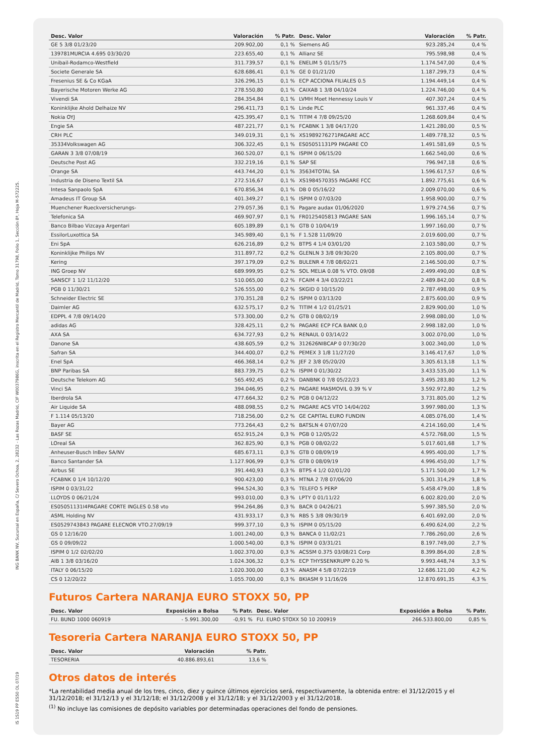ING BANK NV, Sucursal en España, C/ Severo Ochoa, 2, 28232 - Las Rozas Madrid, CIF W0037986G, inscrita en el Registro Mercantil de Madrid, Tomo 31798, Folio 1, Sección 8ª, Hoja M-572225.
IS 1S19 PP ES50 OL 07/19
| Desc. Valor | Valoración | % Patr. | Desc. Valor | Valoración | % Patr. |
| --- | --- | --- | --- | --- | --- |
| GE 5 3/8 01/23/20 | 209.902,00 | 0,1 % | Siemens AG | 923.285,24 | 0,4 % |
| 139781MURCIA 4.695 03/30/20 | 223.655,40 | 0,1 % | Allianz SE | 795.598,98 | 0,4 % |
| Unibail-Rodamco-Westfield | 311.739,57 | 0,1 % | ENELIM 5 01/15/75 | 1.174.547,00 | 0,4 % |
| Societe Generale SA | 628.686,41 | 0,1 % | GE 0 01/21/20 | 1.187.299,73 | 0,4 % |
| Fresenius SE & Co KGaA | 326.296,15 | 0,1 % | ECP ACCIONA FILIALES 0.5 | 1.194.449,14 | 0,4 % |
| Bayerische Motoren Werke AG | 278.550,80 | 0,1 % | CAIXAB 1 3/8 04/10/24 | 1.224.746,00 | 0,4 % |
| Vivendi SA | 284.354,84 | 0,1 % | LVMH Moet Hennessy Louis V | 407.307,24 | 0,4 % |
| Koninklijke Ahold Delhaize NV | 296.411,73 | 0,1 % | Linde PLC | 961.337,46 | 0,4 % |
| Nokia OYJ | 425.395,47 | 0,1 % | TITIM 4 7/8 09/25/20 | 1.268.609,84 | 0,4 % |
| Engie SA | 487.221,77 | 0,1 % | FCABNK 1 3/8 04/17/20 | 1.421.280,00 | 0,5 % |
| CRH PLC | 349.019,31 | 0,1 % | XS1989276271PAGARE ACC | 1.489.778,32 | 0,5 % |
| 35334Volkswagen AG | 306.322,45 | 0,1 % | ES05051131P9 PAGARE CO | 1.491.581,69 | 0,5 % |
| GARAN 3 3/8 07/08/19 | 360.520,07 | 0,1 % | ISPIM 0 06/15/20 | 1.662.540,00 | 0,6 % |
| Deutsche Post AG | 332.219,16 | 0,1 % | SAP SE | 796.947,18 | 0,6 % |
| Orange SA | 443.744,20 | 0,1 % | 35634TOTAL SA | 1.596.617,57 | 0,6 % |
| Industria de Diseno Textil SA | 272.516,67 | 0,1 % | XS1984570355 PAGARE FCC | 1.892.775,61 | 0,6 % |
| Intesa Sanpaolo SpA | 670.856,34 | 0,1 % | DB 0 05/16/22 | 2.009.070,00 | 0,6 % |
| Amadeus IT Group SA | 401.349,27 | 0,1 % | ISPIM 0 07/03/20 | 1.958.900,00 | 0,7 % |
| Muenchener Rueckversicherungs- | 279.057,36 | 0,1 % | Pagare audax 01/06/2020 | 1.979.274,56 | 0,7 % |
| Telefonica SA | 469.907,97 | 0,1 % | FR0125405813 PAGARE SAN | 1.996.165,14 | 0,7 % |
| Banco Bilbao Vizcaya Argentari | 605.189,89 | 0,1 % | GTB 0 10/04/19 | 1.997.160,00 | 0,7 % |
| EssilorLuxottica SA | 345.989,40 | 0,1 % | F 1.528 11/09/20 | 2.019.600,00 | 0,7 % |
| Eni SpA | 626.216,89 | 0,2 % | BTPS 4 1/4 03/01/20 | 2.103.580,00 | 0,7 % |
| Koninklijke Philips NV | 311.897,72 | 0,2 % | GLENLN 3 3/8 09/30/20 | 2.105.800,00 | 0,7 % |
| Kering | 397.179,09 | 0,2 % | BULENR 4 7/8 08/02/21 | 2.146.500,00 | 0,7 % |
| ING Groep NV | 689.999,95 | 0,2 % | SOL MELIA 0.08 % VTO. 09/08 | 2.499.490,00 | 0,8 % |
| SANSCF 1 1/2 11/12/20 | 510.065,00 | 0,2 % | FCAIM 4 3/4 03/22/21 | 2.489.842,00 | 0,8 % |
| PGB 0 11/30/21 | 526.555,00 | 0,2 % | SKGID 0 10/15/20 | 2.787.498,00 | 0,9 % |
| Schneider Electric SE | 370.351,28 | 0,2 % | ISPIM 0 03/13/20 | 2.875.600,00 | 0,9 % |
| Daimler AG | 632.575,17 | 0,2 % | TITIM 4 1/2 01/25/21 | 2.829.900,00 | 1,0 % |
| EDPPL 4 7/8 09/14/20 | 573.300,00 | 0,2 % | GTB 0 08/02/19 | 2.998.080,00 | 1,0 % |
| adidas AG | 328.425,11 | 0,2 % | PAGARE ECP FCA BANK 0,0 | 2.998.182,00 | 1,0 % |
| AXA SA | 634.727,93 | 0,2 % | RENAUL 0 03/14/22 | 3.002.070,00 | 1,0 % |
| Danone SA | 438.605,59 | 0,2 % | 312626NIBCAP 0 07/30/20 | 3.002.340,00 | 1,0 % |
| Safran SA | 344.400,07 | 0,2 % | PEMEX 3 1/8 11/27/20 | 3.146.417,67 | 1,0 % |
| Enel SpA | 466.368,14 | 0,2 % | JEF 2 3/8 05/20/20 | 3.305.613,18 | 1,1 % |
| BNP Paribas SA | 883.739,75 | 0,2 % | ISPIM 0 01/30/22 | 3.433.535,00 | 1,1 % |
| Deutsche Telekom AG | 565.492,45 | 0,2 % | DANBNK 0 7/8 05/22/23 | 3.495.283,80 | 1,2 % |
| Vinci SA | 394.046,95 | 0,2 % | PAGARE MASMOVIL 0.39 % V | 3.592.972,80 | 1,2 % |
| Iberdrola SA | 477.664,32 | 0,2 % | PGB 0 04/12/22 | 3.731.805,00 | 1,2 % |
| Air Liquide SA | 488.098,55 | 0,2 % | PAGARE ACS VTO 14/04/202 | 3.997.980,00 | 1,3 % |
| F 1.114 05/13/20 | 718.256,00 | 0,2 % | GE CAPITAL EURO FUNDIN | 4.085.076,00 | 1,4 % |
| Bayer AG | 773.264,43 | 0,2 % | BATSLN 4 07/07/20 | 4.214.160,00 | 1,4 % |
| BASF SE | 652.915,24 | 0,3 % | PGB 0 12/05/22 | 4.572.768,00 | 1,5 % |
| LOreal SA | 362.825,90 | 0,3 % | PGB 0 08/02/22 | 5.017.601,68 | 1,7 % |
| Anheuser-Busch InBev SA/NV | 685.673,11 | 0,3 % | GTB 0 08/09/19 | 4.995.400,00 | 1,7 % |
| Banco Santander SA | 1.127.906,99 | 0,3 % | GTB 0 08/09/19 | 4.996.450,00 | 1,7 % |
| Airbus SE | 391.440,93 | 0,3 % | BTPS 4 1/2 02/01/20 | 5.171.500,00 | 1,7 % |
| FCABNK 0 1/4 10/12/20 | 900.423,00 | 0,3 % | MTNA 2 7/8 07/06/20 | 5.301.314,29 | 1,8 % |
| ISPIM 0 03/31/22 | 994.524,30 | 0,3 % | TELEFO 5 PERP | 5.458.479,00 | 1,8 % |
| LLOYDS 0 06/21/24 | 993.010,00 | 0,3 % | LPTY 0 01/11/22 | 6.002.820,00 | 2,0 % |
| ES05051131I4PAGARE CORTE INGLES 0.58 vto | 994.264,86 | 0,3 % | BACR 0 04/26/21 | 5.997.385,50 | 2,0 % |
| ASML Holding NV | 431.933,17 | 0,3 % | RBS 5 3/8 09/30/19 | 6.401.692,00 | 2,0 % |
| ES0529743843 PAGARE ELECNOR VTO.27/09/19 | 999.377,10 | 0,3 % | ISPIM 0 05/15/20 | 6.490.624,00 | 2,2 % |
| GS 0 12/16/20 | 1.001.240,00 | 0,3 % | BANCA 0 11/02/21 | 7.786.260,00 | 2,6 % |
| GS 0 09/09/22 | 1.000.540,00 | 0,3 % | ISPIM 0 03/31/21 | 8.197.749,00 | 2,7 % |
| ISPIM 0 1/2 02/02/20 | 1.002.370,00 | 0,3 % | ACSSM 0.375 03/08/21 Corp | 8.399.864,00 | 2,8 % |
| AIB 1 3/8 03/16/20 | 1.024.306,32 | 0,3 % | ECP THYSSENKRUPP 0.20 % | 9.993.448,74 | 3,3 % |
| ITALY 0 06/15/20 | 1.020.300,00 | 0,3 % | ANASM 4 5/8 07/22/19 | 12.686.121,00 | 4,2 % |
| CS 0 12/20/22 | 1.055.700,00 | 0,3 % | BKIASM 9 11/16/26 | 12.870.691,35 | 4,3 % |
Futuros Cartera NARANJA EURO STOXX 50, PP
| Desc. Valor | Exposición a Bolsa | % Patr. | Desc. Valor | Exposición a Bolsa | % Patr. |
| --- | --- | --- | --- | --- | --- |
| FU. BUND 1000 060919 | - 5.991.300,00 | -0,91 % | FU. EURO STOXX 50 10 200919 | 266.533.800,00 | 0,85 % |
Tesoreria Cartera NARANJA EURO STOXX 50, PP
| Desc. Valor | Valoración | % Patr. |
| --- | --- | --- |
| TESORERIA | 40.886.893,61 | 13,6 % |
Otros datos de interés
*La rentabilidad media anual de los tres, cinco, diez y quince últimos ejercicios será, respectivamente, la obtenida entre: el 31/12/2015 y el 31/12/2018; el 31/12/13 y el 31/12/18; el 31/12/2008 y el 31/12/18; y el 31/12/2003 y el 31/12/2018.
<sup>(1)</sup> No incluye las comisiones de depósito variables por determinadas operaciones del fondo de pensiones.